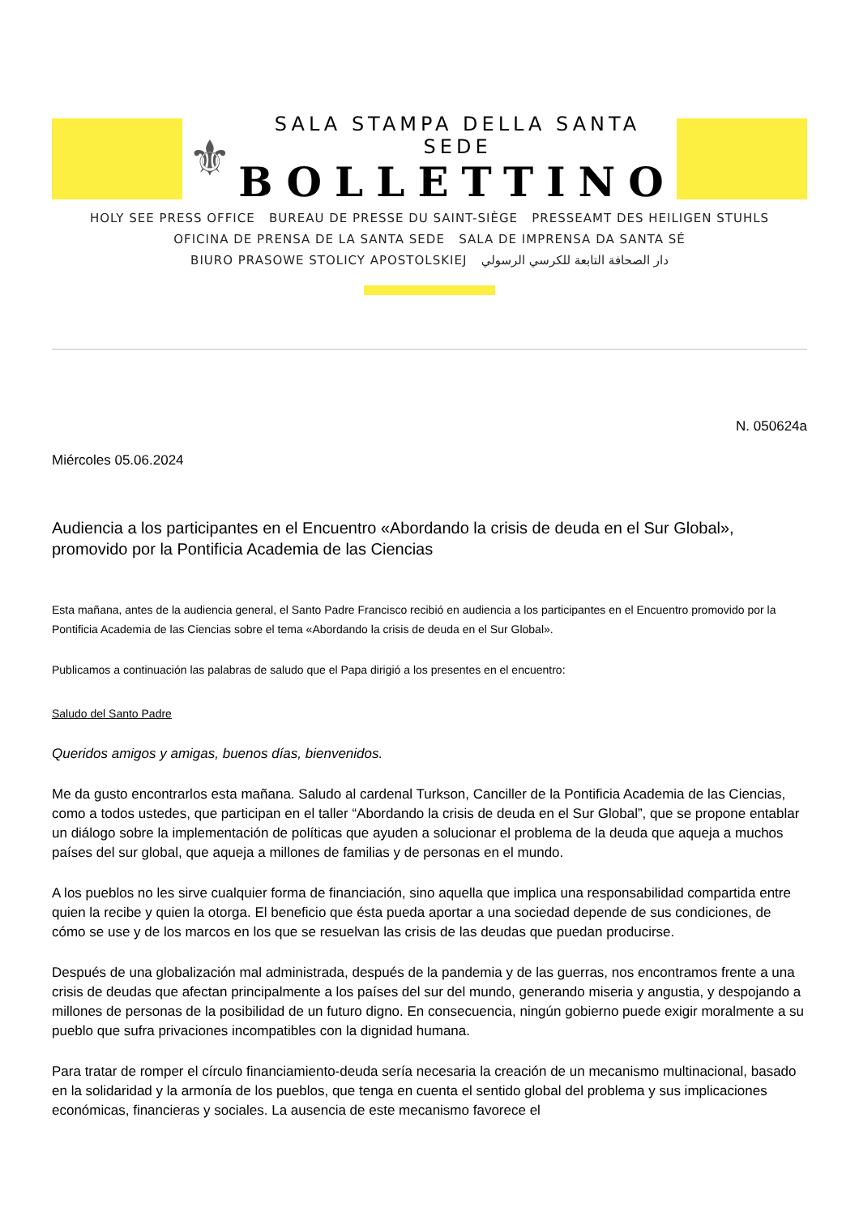⚜
SALA STAMPA DELLA SANTA SEDE
BOLLETTINO
HOLY SEE PRESS OFFICE BUREAU DE PRESSE DU SAINT-SIÈGE PRESSEAMT DES HEILIGEN STUHLS
OFICINA DE PRENSA DE LA SANTA SEDE SALA DE IMPRENSA DA SANTA SÉ
BIURO PRASOWE STOLICY APOSTOLSKIEJ دار الصحافة التابعة للكرسي الرسولي
N. 050624a
Miércoles 05.06.2024
Audiencia a los participantes en el Encuentro «Abordando la crisis de deuda en el Sur Global», promovido por la Pontificia Academia de las Ciencias
Esta mañana, antes de la audiencia general, el Santo Padre Francisco recibió en audiencia a los participantes en el Encuentro promovido por la Pontificia Academia de las Ciencias sobre el tema «Abordando la crisis de deuda en el Sur Global».
Publicamos a continuación las palabras de saludo que el Papa dirigió a los presentes en el encuentro:
Saludo del Santo Padre
Queridos amigos y amigas, buenos días, bienvenidos.
Me da gusto encontrarlos esta mañana. Saludo al cardenal Turkson, Canciller de la Pontificia Academia de las Ciencias, como a todos ustedes, que participan en el taller “Abordando la crisis de deuda en el Sur Global”, que se propone entablar un diálogo sobre la implementación de políticas que ayuden a solucionar el problema de la deuda que aqueja a muchos países del sur global, que aqueja a millones de familias y de personas en el mundo.
A los pueblos no les sirve cualquier forma de financiación, sino aquella que implica una responsabilidad compartida entre quien la recibe y quien la otorga. El beneficio que ésta pueda aportar a una sociedad depende de sus condiciones, de cómo se use y de los marcos en los que se resuelvan las crisis de las deudas que puedan producirse.
Después de una globalización mal administrada, después de la pandemia y de las guerras, nos encontramos frente a una crisis de deudas que afectan principalmente a los países del sur del mundo, generando miseria y angustia, y despojando a millones de personas de la posibilidad de un futuro digno. En consecuencia, ningún gobierno puede exigir moralmente a su pueblo que sufra privaciones incompatibles con la dignidad humana.
Para tratar de romper el círculo financiamiento-deuda sería necesaria la creación de un mecanismo multinacional, basado en la solidaridad y la armonía de los pueblos, que tenga en cuenta el sentido global del problema y sus implicaciones económicas, financieras y sociales. La ausencia de este mecanismo favorece el